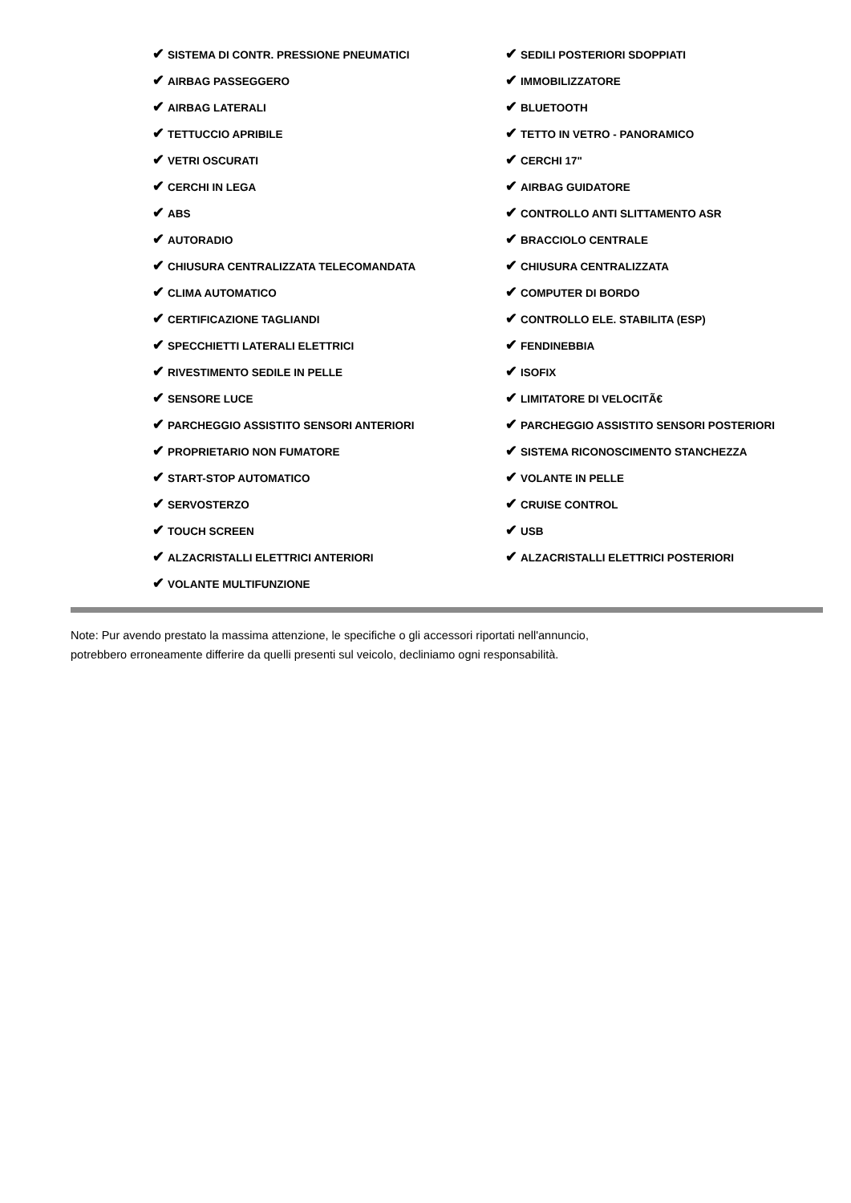| ✔ SISTEMA DI CONTR. PRESSIONE PNEUMATICI | ✔ SEDILI POSTERIORI SDOPPIATI |
| ✔ AIRBAG PASSEGGERO | ✔ IMMOBILIZZATORE |
| ✔ AIRBAG LATERALI | ✔ BLUETOOTH |
| ✔ TETTUCCIO APRIBILE | ✔ TETTO IN VETRO - PANORAMICO |
| ✔ VETRI OSCURATI | ✔ CERCHI 17" |
| ✔ CERCHI IN LEGA | ✔ AIRBAG GUIDATORE |
| ✔ ABS | ✔ CONTROLLO ANTI SLITTAMENTO ASR |
| ✔ AUTORADIO | ✔ BRACCIOLO CENTRALE |
| ✔ CHIUSURA CENTRALIZZATA TELECOMANDATA | ✔ CHIUSURA CENTRALIZZATA |
| ✔ CLIMA AUTOMATICO | ✔ COMPUTER DI BORDO |
| ✔ CERTIFICAZIONE TAGLIANDI | ✔ CONTROLLO ELE. STABILITA (ESP) |
| ✔ SPECCHIETTI LATERALI ELETTRICI | ✔ FENDINEBBIA |
| ✔ RIVESTIMENTO SEDILE IN PELLE | ✔ ISOFIX |
| ✔ SENSORE LUCE | ✔ LIMITATORE DI VELOCITÃ€ |
| ✔ PARCHEGGIO ASSISTITO SENSORI ANTERIORI | ✔ PARCHEGGIO ASSISTITO SENSORI POSTERIORI |
| ✔ PROPRIETARIO NON FUMATORE | ✔ SISTEMA RICONOSCIMENTO STANCHEZZA |
| ✔ START-STOP AUTOMATICO | ✔ VOLANTE IN PELLE |
| ✔ SERVOSTERZO | ✔ CRUISE CONTROL |
| ✔ TOUCH SCREEN | ✔ USB |
| ✔ ALZACRISTALLI ELETTRICI ANTERIORI | ✔ ALZACRISTALLI ELETTRICI POSTERIORI |
| ✔ VOLANTE MULTIFUNZIONE | |
Note: Pur avendo prestato la massima attenzione, le specifiche o gli accessori riportati nell'annuncio,
potrebbero erroneamente differire da quelli presenti sul veicolo, decliniamo ogni responsabilità.